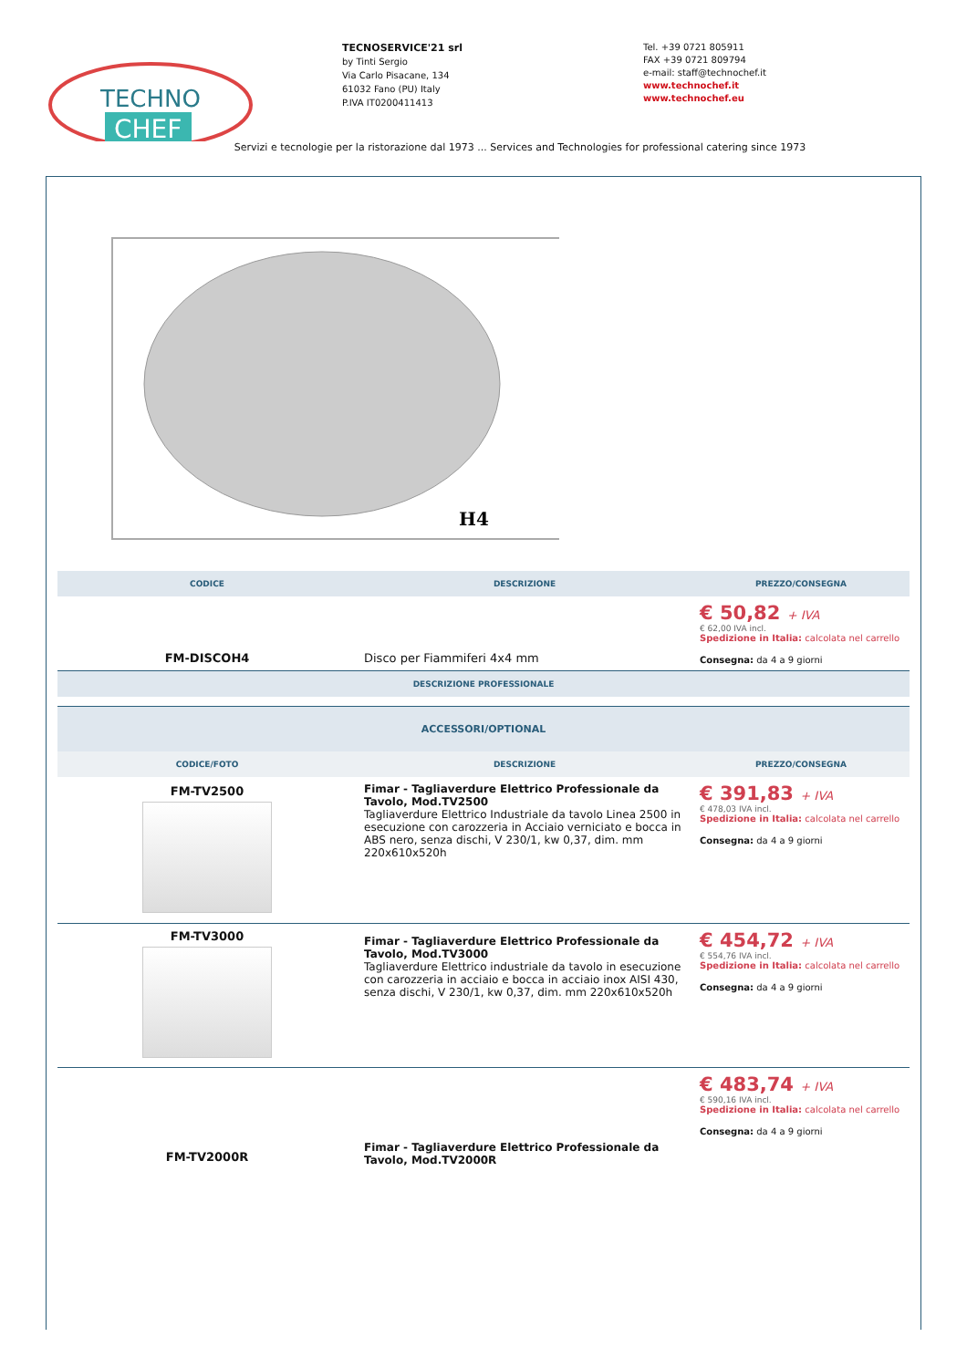TECHNO
CHEF
TECNOSERVICE'21 srl
by Tinti Sergio
Via Carlo Pisacane, 134
61032 Fano (PU) Italy
P.IVA IT0200411413
Tel. +39 0721 805911
FAX +39 0721 809794
e-mail: staff@technochef.it
www.technochef.it
www.technochef.eu
Servizi e tecnologie per la ristorazione dal 1973 ... Services and Technologies for professional catering since 1973
H4
| CODICE | DESCRIZIONE | PREZZO/CONSEGNA |
| --- | --- | --- |
| FM-DISCOH4 | Disco per Fiammiferi 4x4 mm | € 50,82 + IVA € 62,00 IVA incl. Spedizione in Italia: calcolata nel carrello Consegna: da 4 a 9 giorni |
| DESCRIZIONE PROFESSIONALE | | |
| ACCESSORI/OPTIONAL | | |
| --- | --- | --- |
| CODICE/FOTO | DESCRIZIONE | PREZZO/CONSEGNA |
| FM-TV2500 | Fimar - Tagliaverdure Elettrico Professionale da Tavolo, Mod.TV2500 Tagliaverdure Elettrico Industriale da tavolo Linea 2500 in esecuzione con carozzeria in Acciaio verniciato e bocca in ABS nero, senza dischi, V 230/1, kw 0,37, dim. mm 220x610x520h | € 391,83 + IVA € 478,03 IVA incl. Spedizione in Italia: calcolata nel carrello Consegna: da 4 a 9 giorni |
| FM-TV3000 | Fimar - Tagliaverdure Elettrico Professionale da Tavolo, Mod.TV3000 Tagliaverdure Elettrico industriale da tavolo in esecuzione con carozzeria in acciaio e bocca in acciaio inox AISI 430, senza dischi, V 230/1, kw 0,37, dim. mm 220x610x520h | € 454,72 + IVA € 554,76 IVA incl. Spedizione in Italia: calcolata nel carrello Consegna: da 4 a 9 giorni |
| FM-TV2000R | Fimar - Tagliaverdure Elettrico Professionale da Tavolo, Mod.TV2000R | € 483,74 + IVA € 590,16 IVA incl. Spedizione in Italia: calcolata nel carrello Consegna: da 4 a 9 giorni |